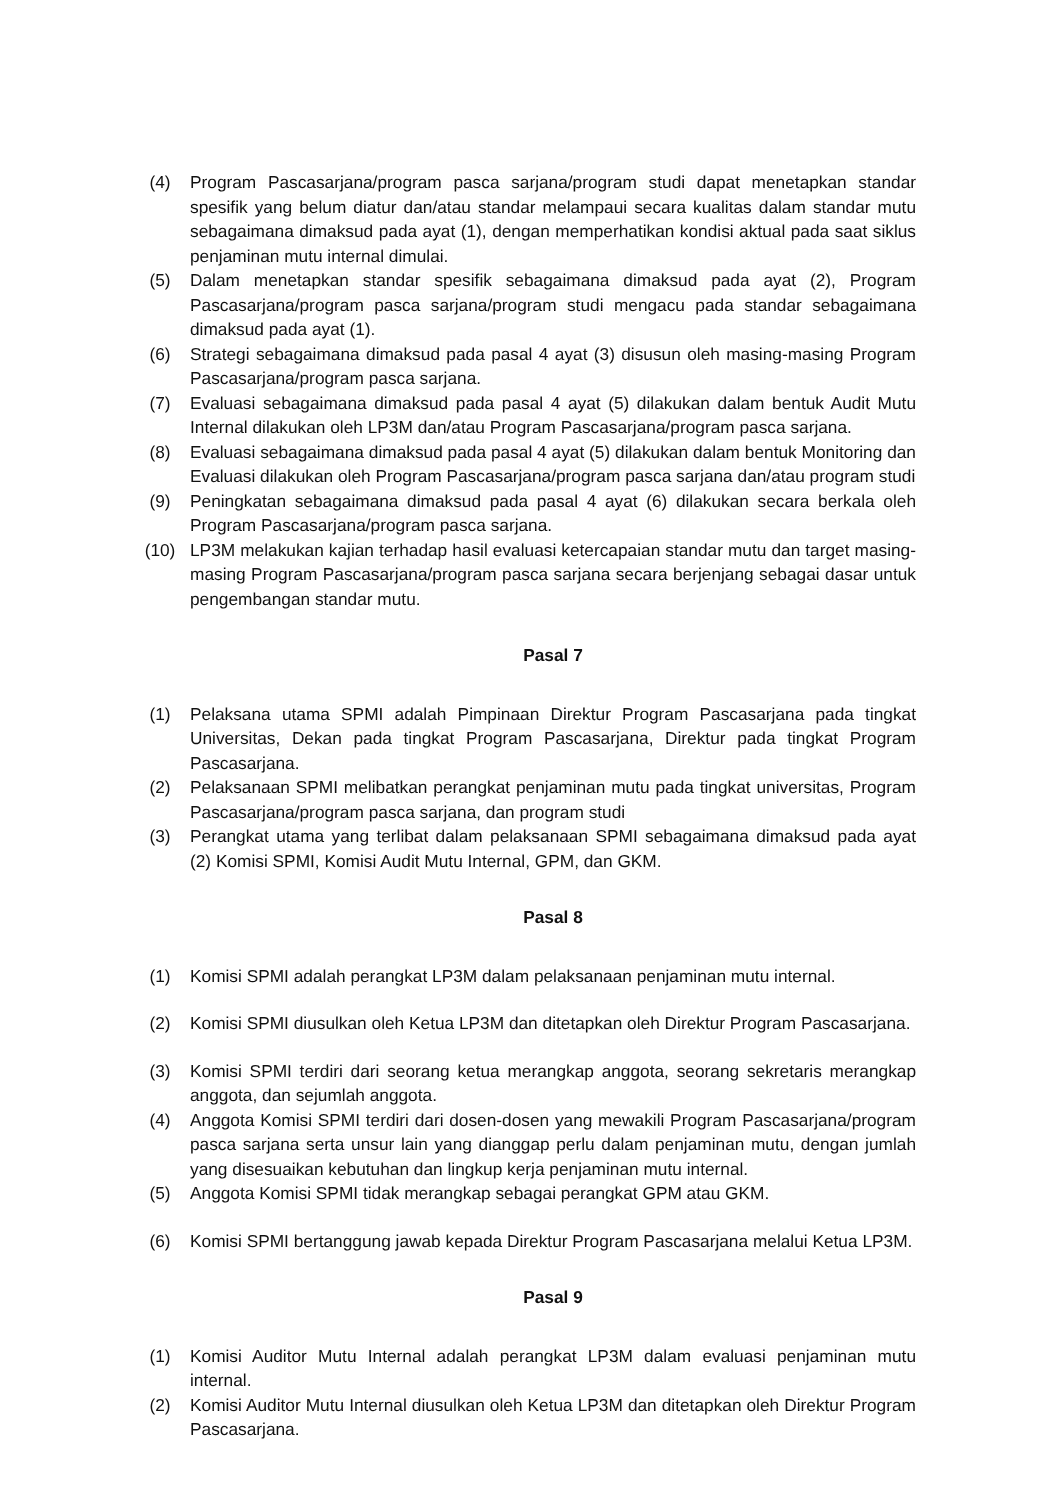(4) Program Pascasarjana/program pasca sarjana/program studi dapat menetapkan standar spesifik yang belum diatur dan/atau standar melampaui secara kualitas dalam standar mutu sebagaimana dimaksud pada ayat (1), dengan memperhatikan kondisi aktual pada saat siklus penjaminan mutu internal dimulai.
(5) Dalam menetapkan standar spesifik sebagaimana dimaksud pada ayat (2), Program Pascasarjana/program pasca sarjana/program studi mengacu pada standar sebagaimana dimaksud pada ayat (1).
(6) Strategi sebagaimana dimaksud pada pasal 4 ayat (3) disusun oleh masing-masing Program Pascasarjana/program pasca sarjana.
(7) Evaluasi sebagaimana dimaksud pada pasal 4 ayat (5) dilakukan dalam bentuk Audit Mutu Internal dilakukan oleh LP3M dan/atau Program Pascasarjana/program pasca sarjana.
(8) Evaluasi sebagaimana dimaksud pada pasal 4 ayat (5) dilakukan dalam bentuk Monitoring dan Evaluasi dilakukan oleh Program Pascasarjana/program pasca sarjana dan/atau program studi
(9) Peningkatan sebagaimana dimaksud pada pasal 4 ayat (6) dilakukan secara berkala oleh Program Pascasarjana/program pasca sarjana.
(10) LP3M melakukan kajian terhadap hasil evaluasi ketercapaian standar mutu dan target masing-masing Program Pascasarjana/program pasca sarjana secara berjenjang sebagai dasar untuk pengembangan standar mutu.
Pasal 7
(1) Pelaksana utama SPMI adalah Pimpinaan Direktur Program Pascasarjana pada tingkat Universitas, Dekan pada tingkat Program Pascasarjana, Direktur pada tingkat Program Pascasarjana.
(2) Pelaksanaan SPMI melibatkan perangkat penjaminan mutu pada tingkat universitas, Program Pascasarjana/program pasca sarjana, dan program studi
(3) Perangkat utama yang terlibat dalam pelaksanaan SPMI sebagaimana dimaksud pada ayat (2) Komisi SPMI, Komisi Audit Mutu Internal, GPM, dan GKM.
Pasal 8
(1) Komisi SPMI adalah perangkat LP3M dalam pelaksanaan penjaminan mutu internal.
(2) Komisi SPMI diusulkan oleh Ketua LP3M dan ditetapkan oleh Direktur Program Pascasarjana.
(3) Komisi SPMI terdiri dari seorang ketua merangkap anggota, seorang sekretaris merangkap anggota, dan sejumlah anggota.
(4) Anggota Komisi SPMI terdiri dari dosen-dosen yang mewakili Program Pascasarjana/program pasca sarjana serta unsur lain yang dianggap perlu dalam penjaminan mutu, dengan jumlah yang disesuaikan kebutuhan dan lingkup kerja penjaminan mutu internal.
(5) Anggota Komisi SPMI tidak merangkap sebagai perangkat GPM atau GKM.
(6) Komisi SPMI bertanggung jawab kepada Direktur Program Pascasarjana melalui Ketua LP3M.
Pasal 9
(1) Komisi Auditor Mutu Internal adalah perangkat LP3M dalam evaluasi penjaminan mutu internal.
(2) Komisi Auditor Mutu Internal diusulkan oleh Ketua LP3M dan ditetapkan oleh Direktur Program Pascasarjana.